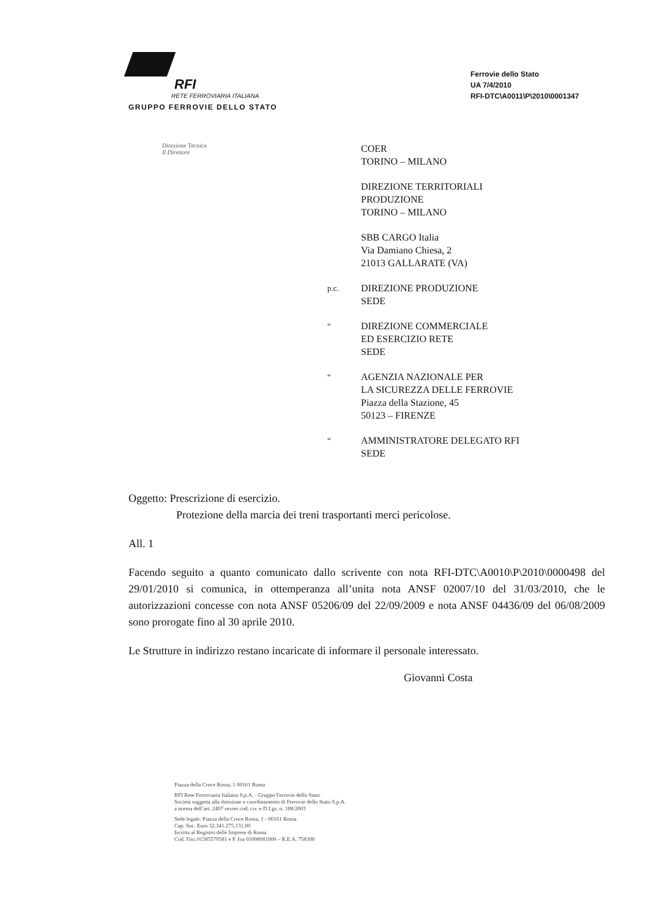RFI
RETE FERROVIARIA ITALIANA
GRUPPO FERROVIE DELLO STATO
Ferrovie dello Stato
UA 7/4/2010
RFI-DTC\A0011\P\2010\0001347
Direzione Tecnica
Il Direttore
COER
TORINO – MILANO
DIREZIONE TERRITORIALI
PRODUZIONE
TORINO – MILANO
SBB CARGO Italia
Via Damiano Chiesa, 2
21013 GALLARATE (VA)
p.c.
DIREZIONE PRODUZIONE
SEDE
“
DIREZIONE COMMERCIALE
ED ESERCIZIO RETE
SEDE
“
AGENZIA NAZIONALE PER
LA SICUREZZA DELLE FERROVIE
Piazza della Stazione, 45
50123 – FIRENZE
“
AMMINISTRATORE DELEGATO RFI
SEDE
Oggetto: Prescrizione di esercizio.
Protezione della marcia dei treni trasportanti merci pericolose.
All. 1
Facendo seguito a quanto comunicato dallo scrivente con nota RFI-DTC\A0010\P\2010\0000498 del 29/01/2010 si comunica, in ottemperanza all’unita nota ANSF 02007/10 del 31/03/2010, che le autorizzazioni concesse con nota ANSF 05206/09 del 22/09/2009 e nota ANSF 04436/09 del 06/08/2009 sono prorogate fino al 30 aprile 2010.
Le Strutture in indirizzo restano incaricate di informare il personale interessato.
Giovanni Costa
Piazza della Croce Rossa, 1 00161 Roma
RFI Rete Ferroviaria Italiana S.p.A. - Gruppo Ferrovie dello Stato
Società soggetta alla direzione e coordinamento di Ferrovie dello Stato S.p.A.
a norma dell’art. 2497 sexies cod. civ. e D.Lgs. n. 188/2003
Sede legale: Piazza della Croce Rossa, 1 - 00161 Roma
Cap. Soc. Euro 32.341.275.131,00
Iscritta al Registro delle Imprese di Roma
Cod. Fisc.01585570581 e P. Iva 01008081000 – R.E.A. 758300